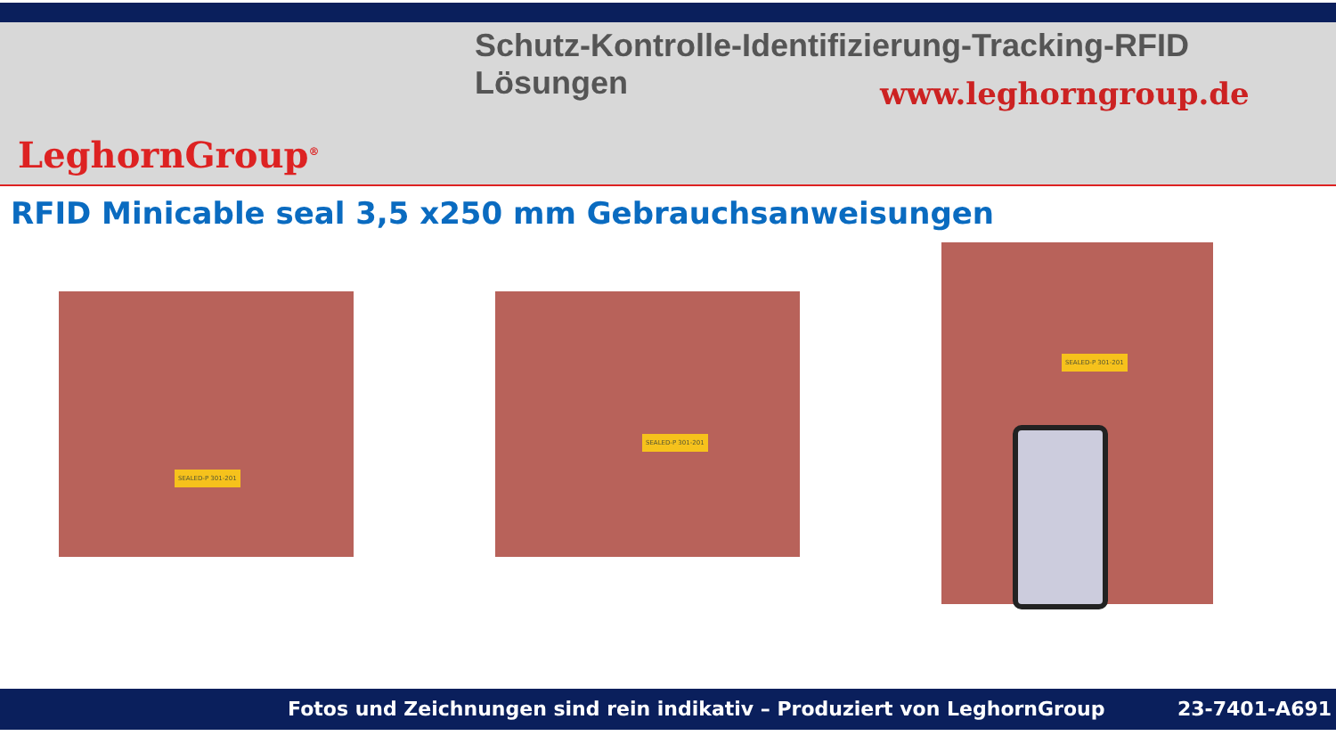Schutz-Kontrolle-Identifizierung-Tracking-RFID Lösungen
www.leghorngroup.de
LeghornGroup<sup>®</sup>
RFID Minicable seal 3,5 x250 mm Gebrauchsanweisungen
SEALED-P 301-201 SEALED-P 301-201
SEALED-P 301-201
Fotos und Zeichnungen sind rein indikativ – Produziert von LeghornGroup 23-7401-A691